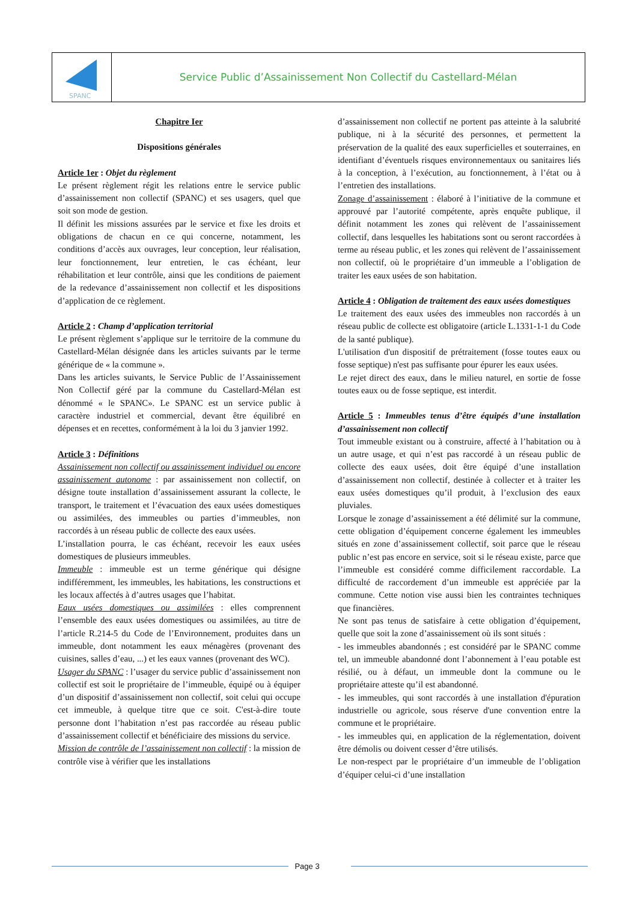SPANC
Service Public d’Assainissement Non Collectif du Castellard-Mélan
Chapitre Ier
Dispositions générales
Article 1er : Objet du règlement
Le présent règlement régit les relations entre le service public d’assainissement non collectif (SPANC) et ses usagers, quel que soit son mode de gestion.
Il définit les missions assurées par le service et fixe les droits et obligations de chacun en ce qui concerne, notamment, les conditions d’accès aux ouvrages, leur conception, leur réalisation, leur fonctionnement, leur entretien, le cas échéant, leur réhabilitation et leur contrôle, ainsi que les conditions de paiement de la redevance d’assainissement non collectif et les dispositions d’application de ce règlement.
Article 2 : Champ d’application territorial
Le présent règlement s’applique sur le territoire de la commune du Castellard-Mélan désignée dans les articles suivants par le terme générique de « la commune ».
Dans les articles suivants, le Service Public de l’Assainissement Non Collectif géré par la commune du Castellard-Mélan est dénommé « le SPANC». Le SPANC est un service public à caractère industriel et commercial, devant être équilibré en dépenses et en recettes, conformément à la loi du 3 janvier 1992.
Article 3 : Définitions
Assainissement non collectif ou assainissement individuel ou encore assainissement autonome : par assainissement non collectif, on désigne toute installation d’assainissement assurant la collecte, le transport, le traitement et l’évacuation des eaux usées domestiques ou assimilées, des immeubles ou parties d’immeubles, non raccordés à un réseau public de collecte des eaux usées.
L’installation pourra, le cas échéant, recevoir les eaux usées domestiques de plusieurs immeubles.
Immeuble : immeuble est un terme générique qui désigne indifféremment, les immeubles, les habitations, les constructions et les locaux affectés à d’autres usages que l’habitat.
Eaux usées domestiques ou assimilées : elles comprennent l’ensemble des eaux usées domestiques ou assimilées, au titre de l’article R.214-5 du Code de l’Environnement, produites dans un immeuble, dont notamment les eaux ménagères (provenant des cuisines, salles d’eau, ...) et les eaux vannes (provenant des WC).
Usager du SPANC : l’usager du service public d’assainissement non collectif est soit le propriétaire de l’immeuble, équipé ou à équiper d’un dispositif d’assainissement non collectif, soit celui qui occupe cet immeuble, à quelque titre que ce soit. C'est-à-dire toute personne dont l’habitation n’est pas raccordée au réseau public d’assainissement collectif et bénéficiaire des missions du service.
Mission de contrôle de l’assainissement non collectif : la mission de contrôle vise à vérifier que les installations
d’assainissement non collectif ne portent pas atteinte à la salubrité publique, ni à la sécurité des personnes, et permettent la préservation de la qualité des eaux superficielles et souterraines, en identifiant d’éventuels risques environnementaux ou sanitaires liés à la conception, à l’exécution, au fonctionnement, à l’état ou à l’entretien des installations.
Zonage d’assainissement : élaboré à l’initiative de la commune et approuvé par l’autorité compétente, après enquête publique, il définit notamment les zones qui relèvent de l’assainissement collectif, dans lesquelles les habitations sont ou seront raccordées à terme au réseau public, et les zones qui relèvent de l’assainissement non collectif, où le propriétaire d’un immeuble a l’obligation de traiter les eaux usées de son habitation.
Article 4 : Obligation de traitement des eaux usées domestiques
Le traitement des eaux usées des immeubles non raccordés à un réseau public de collecte est obligatoire (article L.1331-1-1 du Code de la santé publique).
L'utilisation d'un dispositif de prétraitement (fosse toutes eaux ou fosse septique) n'est pas suffisante pour épurer les eaux usées.
Le rejet direct des eaux, dans le milieu naturel, en sortie de fosse toutes eaux ou de fosse septique, est interdit.
Article 5 : Immeubles tenus d’être équipés d’une installation d’assainissement non collectif
Tout immeuble existant ou à construire, affecté à l’habitation ou à un autre usage, et qui n’est pas raccordé à un réseau public de collecte des eaux usées, doit être équipé d’une installation d’assainissement non collectif, destinée à collecter et à traiter les eaux usées domestiques qu’il produit, à l’exclusion des eaux pluviales.
Lorsque le zonage d’assainissement a été délimité sur la commune, cette obligation d’équipement concerne également les immeubles situés en zone d’assainissement collectif, soit parce que le réseau public n’est pas encore en service, soit si le réseau existe, parce que l’immeuble est considéré comme difficilement raccordable. La difficulté de raccordement d’un immeuble est appréciée par la commune. Cette notion vise aussi bien les contraintes techniques que financières.
Ne sont pas tenus de satisfaire à cette obligation d’équipement, quelle que soit la zone d’assainissement où ils sont situés :
- les immeubles abandonnés ; est considéré par le SPANC comme tel, un immeuble abandonné dont l’abonnement à l’eau potable est résilié, ou à défaut, un immeuble dont la commune ou le propriétaire atteste qu’il est abandonné.
- les immeubles, qui sont raccordés à une installation d'épuration industrielle ou agricole, sous réserve d'une convention entre la commune et le propriétaire.
- les immeubles qui, en application de la réglementation, doivent être démolis ou doivent cesser d’être utilisés.
Le non-respect par le propriétaire d’un immeuble de l’obligation d’équiper celui-ci d’une installation
Page 3